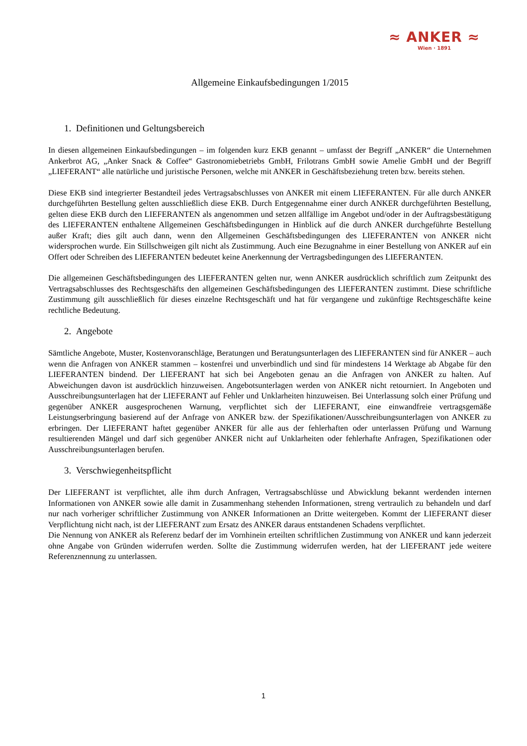≈ ANKER ≈
Wien · 1891
Allgemeine Einkaufsbedingungen 1/2015
1. Definitionen und Geltungsbereich
In diesen allgemeinen Einkaufsbedingungen – im folgenden kurz EKB genannt – umfasst der Begriff „ANKER“ die Unternehmen Ankerbrot AG, „Anker Snack & Coffee“ Gastronomiebetriebs GmbH, Frilotrans GmbH sowie Amelie GmbH und der Begriff „LIEFERANT“ alle natürliche und juristische Personen, welche mit ANKER in Geschäftsbeziehung treten bzw. bereits stehen.
Diese EKB sind integrierter Bestandteil jedes Vertragsabschlusses von ANKER mit einem LIEFERANTEN. Für alle durch ANKER durchgeführten Bestellung gelten ausschließlich diese EKB. Durch Entgegennahme einer durch ANKER durchgeführten Bestellung, gelten diese EKB durch den LIEFERANTEN als angenommen und setzen allfällige im Angebot und/oder in der Auftragsbestätigung des LIEFERANTEN enthaltene Allgemeinen Geschäftsbedingungen in Hinblick auf die durch ANKER durchgeführte Bestellung außer Kraft; dies gilt auch dann, wenn den Allgemeinen Geschäftsbedingungen des LIEFERANTEN von ANKER nicht widersprochen wurde. Ein Stillschweigen gilt nicht als Zustimmung. Auch eine Bezugnahme in einer Bestellung von ANKER auf ein Offert oder Schreiben des LIEFERANTEN bedeutet keine Anerkennung der Vertragsbedingungen des LIEFERANTEN.
Die allgemeinen Geschäftsbedingungen des LIEFERANTEN gelten nur, wenn ANKER ausdrücklich schriftlich zum Zeitpunkt des Vertragsabschlusses des Rechtsgeschäfts den allgemeinen Geschäftsbedingungen des LIEFERANTEN zustimmt. Diese schriftliche Zustimmung gilt ausschließlich für dieses einzelne Rechtsgeschäft und hat für vergangene und zukünftige Rechtsgeschäfte keine rechtliche Bedeutung.
2. Angebote
Sämtliche Angebote, Muster, Kostenvoranschläge, Beratungen und Beratungsunterlagen des LIEFERANTEN sind für ANKER – auch wenn die Anfragen von ANKER stammen – kostenfrei und unverbindlich und sind für mindestens 14 Werktage ab Abgabe für den LIEFERANTEN bindend. Der LIEFERANT hat sich bei Angeboten genau an die Anfragen von ANKER zu halten. Auf Abweichungen davon ist ausdrücklich hinzuweisen. Angebotsunterlagen werden von ANKER nicht retourniert. In Angeboten und Ausschreibungsunterlagen hat der LIEFERANT auf Fehler und Unklarheiten hinzuweisen. Bei Unterlassung solch einer Prüfung und gegenüber ANKER ausgesprochenen Warnung, verpflichtet sich der LIEFERANT, eine einwandfreie vertragsgemäße Leistungserbringung basierend auf der Anfrage von ANKER bzw. der Spezifikationen/Ausschreibungsunterlagen von ANKER zu erbringen. Der LIEFERANT haftet gegenüber ANKER für alle aus der fehlerhaften oder unterlassen Prüfung und Warnung resultierenden Mängel und darf sich gegenüber ANKER nicht auf Unklarheiten oder fehlerhafte Anfragen, Spezifikationen oder Ausschreibungsunterlagen berufen.
3. Verschwiegenheitspflicht
Der LIEFERANT ist verpflichtet, alle ihm durch Anfragen, Vertragsabschlüsse und Abwicklung bekannt werdenden internen Informationen von ANKER sowie alle damit in Zusammenhang stehenden Informationen, streng vertraulich zu behandeln und darf nur nach vorheriger schriftlicher Zustimmung von ANKER Informationen an Dritte weitergeben. Kommt der LIEFERANT dieser Verpflichtung nicht nach, ist der LIEFERANT zum Ersatz des ANKER daraus entstandenen Schadens verpflichtet.
Die Nennung von ANKER als Referenz bedarf der im Vornhinein erteilten schriftlichen Zustimmung von ANKER und kann jederzeit ohne Angabe von Gründen widerrufen werden. Sollte die Zustimmung widerrufen werden, hat der LIEFERANT jede weitere Referenznennung zu unterlassen.
1